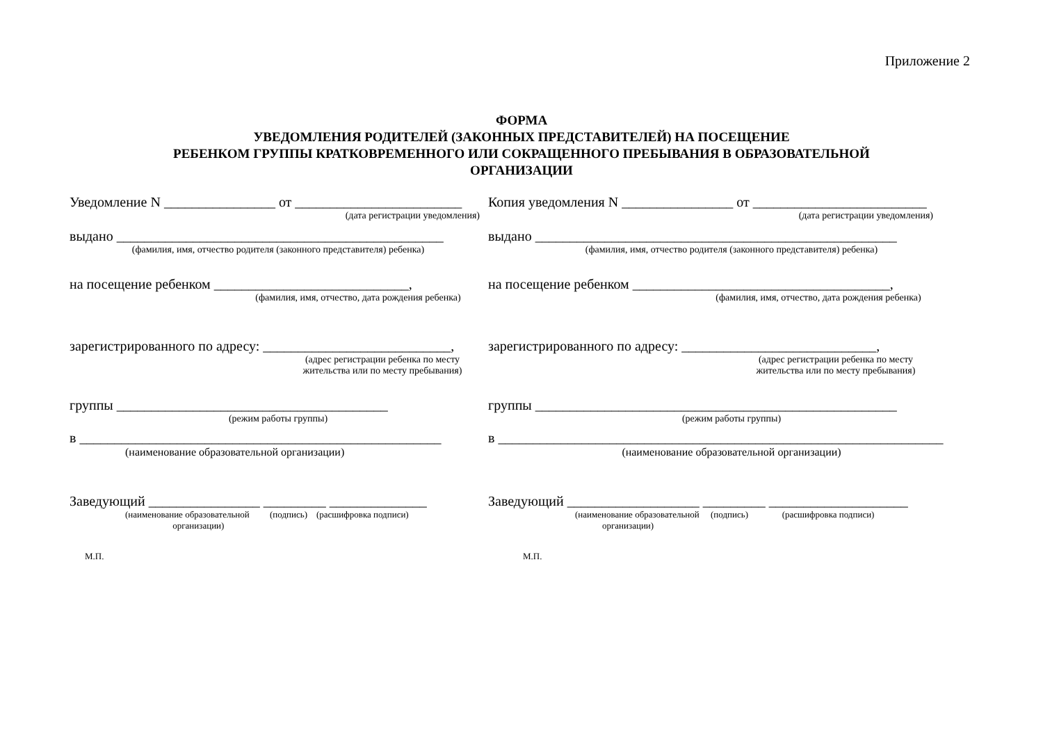Приложение 2
ФОРМА
УВЕДОМЛЕНИЯ РОДИТЕЛЕЙ (ЗАКОННЫХ ПРЕДСТАВИТЕЛЕЙ) НА ПОСЕЩЕНИЕ
РЕБЕНКОМ ГРУППЫ КРАТКОВРЕМЕННОГО ИЛИ СОКРАЩЕННОГО ПРЕБЫВАНИЯ В ОБРАЗОВАТЕЛЬНОЙ
ОРГАНИЗАЦИИ
Уведомление N ________________ от ________________________
(дата регистрации уведомления)
выдано _______________________________________________
(фамилия, имя, отчество родителя (законного представителя) ребенка)
на посещение ребенком ____________________________,
(фамилия, имя, отчество, дата рождения ребенка)
зарегистрированного по адресу: ___________________________,
(адрес регистрации ребенка по месту
жительства или по месту пребывания)
группы _______________________________________
(режим работы группы)
в ____________________________________________________
(наименование образовательной организации)
Заведующий ________________ _________ ______________
(наименование образовательной (подпись) (расшифровка подписи)
организации)
М.П.
Копия уведомления N ________________ от _________________________
(дата регистрации уведомления)
выдано ____________________________________________________
(фамилия, имя, отчество родителя (законного представителя) ребенка)
на посещение ребенком _____________________________________,
(фамилия, имя, отчество, дата рождения ребенка)
зарегистрированного по адресу: ____________________________,
(адрес регистрации ребенка по месту
жительства или по месту пребывания)
группы ____________________________________________________
(режим работы группы)
в ________________________________________________________________
(наименование образовательной организации)
Заведующий ___________________ _________ ____________________
(наименование образовательной (подпись) (расшифровка подписи)
организации)
М.П.